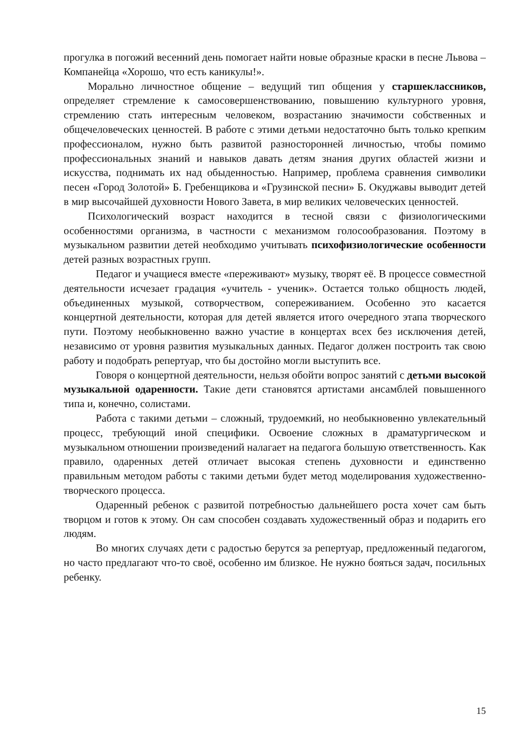прогулка в погожий весенний день помогает найти новые образные краски в песне Львова – Компанейца «Хорошо, что есть каникулы!».
Морально личностное общение – ведущий тип общения у старшеклассников, определяет стремление к самосовершенствованию, повышению культурного уровня, стремлению стать интересным человеком, возрастанию значимости собственных и общечеловеческих ценностей. В работе с этими детьми недостаточно быть только крепким профессионалом, нужно быть развитой разносторонней личностью, чтобы помимо профессиональных знаний и навыков давать детям знания других областей жизни и искусства, поднимать их над обыденностью. Например, проблема сравнения символики песен «Город Золотой» Б. Гребенщикова и «Грузинской песни» Б. Окуджавы выводит детей в мир высочайшей духовности Нового Завета, в мир великих человеческих ценностей.
Психологический возраст находится в тесной связи с физиологическими особенностями организма, в частности с механизмом голосообразования. Поэтому в музыкальном развитии детей необходимо учитывать психофизиологические особенности детей разных возрастных групп.
Педагог и учащиеся вместе «переживают» музыку, творят её. В процессе совместной деятельности исчезает градация «учитель - ученик». Остается только общность людей, объединенных музыкой, сотворчеством, сопереживанием. Особенно это касается концертной деятельности, которая для детей является итого очередного этапа творческого пути. Поэтому необыкновенно важно участие в концертах всех без исключения детей, независимо от уровня развития музыкальных данных. Педагог должен построить так свою работу и подобрать репертуар, что бы достойно могли выступить все.
Говоря о концертной деятельности, нельзя обойти вопрос занятий с детьми высокой музыкальной одаренности. Такие дети становятся артистами ансамблей повышенного типа и, конечно, солистами.
Работа с такими детьми – сложный, трудоемкий, но необыкновенно увлекательный процесс, требующий иной специфики. Освоение сложных в драматургическом и музыкальном отношении произведений налагает на педагога большую ответственность. Как правило, одаренных детей отличает высокая степень духовности и единственно правильным методом работы с такими детьми будет метод моделирования художественно-творческого процесса.
Одаренный ребенок с развитой потребностью дальнейшего роста хочет сам быть творцом и готов к этому. Он сам способен создавать художественный образ и подарить его людям.
Во многих случаях дети с радостью берутся за репертуар, предложенный педагогом, но часто предлагают что-то своё, особенно им близкое. Не нужно бояться задач, посильных ребенку.
15